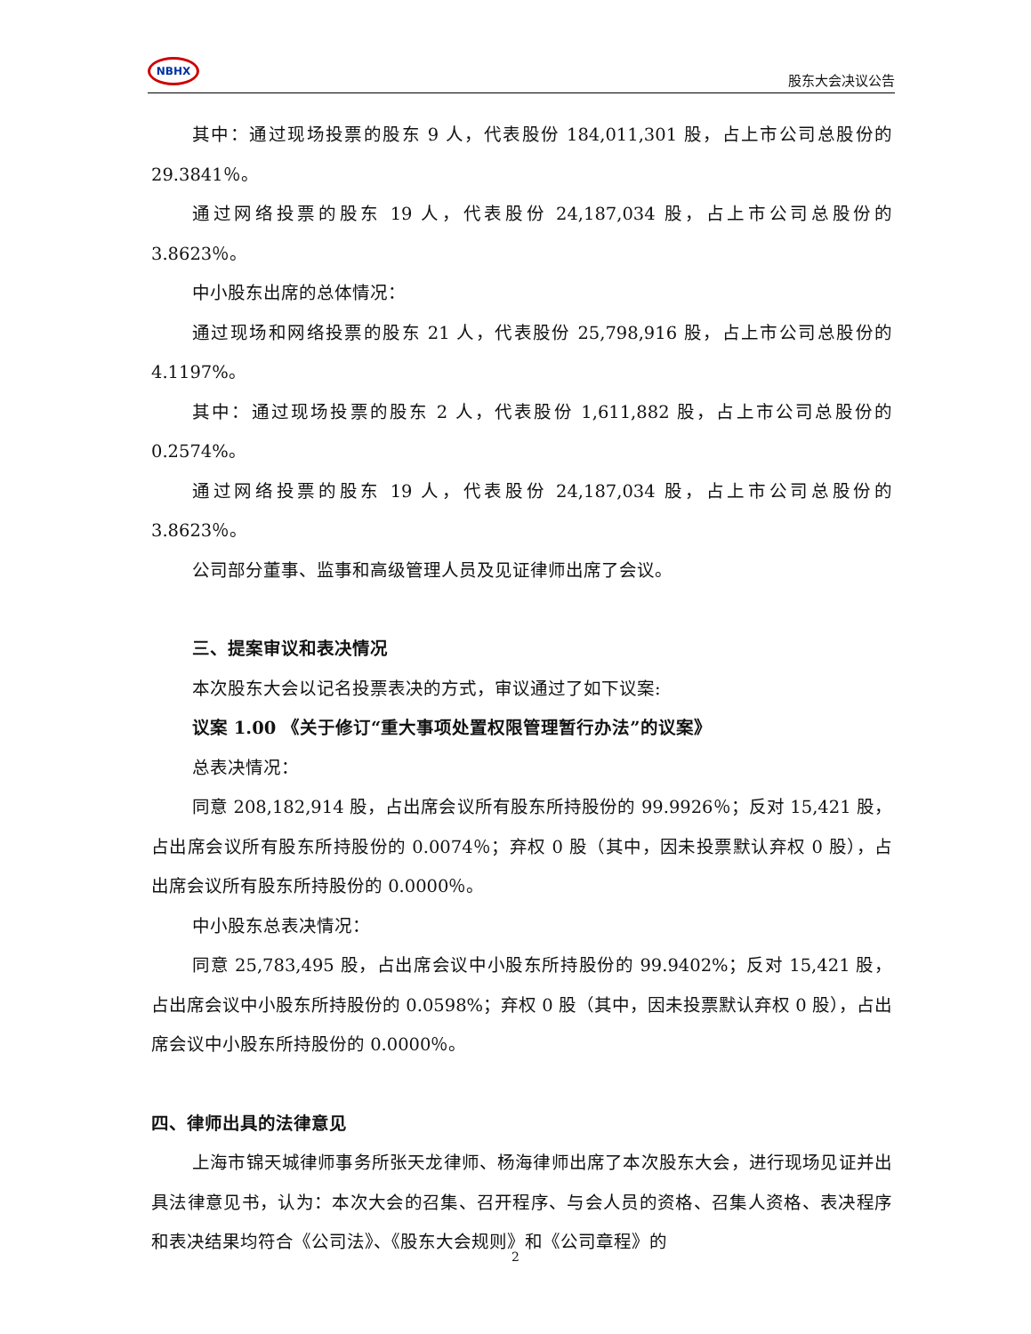NBHX
股东大会决议公告
其中：通过现场投票的股东 9 人，代表股份 184,011,301 股，占上市公司总股份的 29.3841％。
通过网络投票的股东 19 人，代表股份 24,187,034 股，占上市公司总股份的 3.8623％。
中小股东出席的总体情况：
通过现场和网络投票的股东 21 人，代表股份 25,798,916 股，占上市公司总股份的 4.1197%。
其中：通过现场投票的股东 2 人，代表股份 1,611,882 股，占上市公司总股份的 0.2574%。
通过网络投票的股东 19 人，代表股份 24,187,034 股，占上市公司总股份的 3.8623％。
公司部分董事、监事和高级管理人员及见证律师出席了会议。
三、提案审议和表决情况
本次股东大会以记名投票表决的方式，审议通过了如下议案:
议案 1.00 《关于修订“重大事项处置权限管理暂行办法”的议案》
总表决情况：
同意 208,182,914 股，占出席会议所有股东所持股份的 99.9926％；反对 15,421 股，占出席会议所有股东所持股份的 0.0074％；弃权 0 股（其中，因未投票默认弃权 0 股），占出席会议所有股东所持股份的 0.0000％。
中小股东总表决情况：
同意 25,783,495 股，占出席会议中小股东所持股份的 99.9402%；反对 15,421 股，占出席会议中小股东所持股份的 0.0598%；弃权 0 股（其中，因未投票默认弃权 0 股），占出席会议中小股东所持股份的 0.0000％。
四、律师出具的法律意见
上海市锦天城律师事务所张天龙律师、杨海律师出席了本次股东大会，进行现场见证并出具法律意见书，认为：本次大会的召集、召开程序、与会人员的资格、召集人资格、表决程序和表决结果均符合《公司法》、《股东大会规则》和《公司章程》的
2